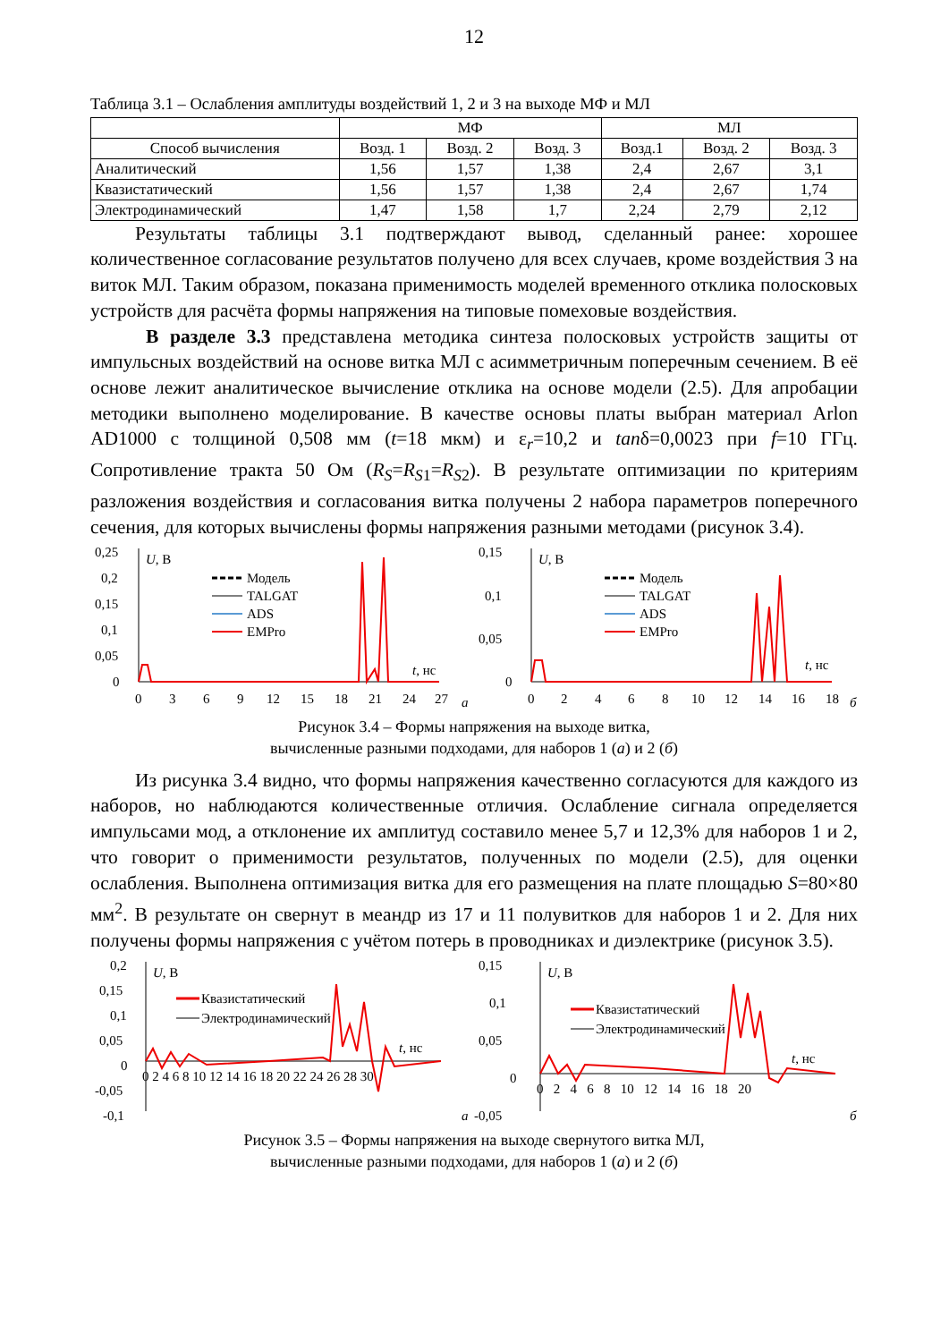12
Таблица 3.1 – Ослабления амплитуды воздействий 1, 2 и 3 на выходе МФ и МЛ
| | МФ | | | МЛ | | |
| --- | --- | --- | --- | --- | --- | --- |
| Способ вычисления | Возд. 1 | Возд. 2 | Возд. 3 | Возд.1 | Возд. 2 | Возд. 3 |
| Аналитический | 1,56 | 1,57 | 1,38 | 2,4 | 2,67 | 3,1 |
| Квазистатический | 1,56 | 1,57 | 1,38 | 2,4 | 2,67 | 1,74 |
| Электродинамический | 1,47 | 1,58 | 1,7 | 2,24 | 2,79 | 2,12 |
Результаты таблицы 3.1 подтверждают вывод, сделанный ранее: хорошее количественное согласование результатов получено для всех случаев, кроме воздействия 3 на виток МЛ. Таким образом, показана применимость моделей временного отклика полосковых устройств для расчёта формы напряжения на типовые помеховые воздействия.
В разделе 3.3 представлена методика синтеза полосковых устройств защиты от импульсных воздействий на основе витка МЛ с асимметричным поперечным сечением. В её основе лежит аналитическое вычисление отклика на основе модели (2.5). Для апробации методики выполнено моделирование. В качестве основы платы выбран материал Arlon AD1000 с толщиной 0,508 мм (t=18 мкм) и ε<sub>r</sub>=10,2 и tanδ=0,0023 при f=10 ГГц. Сопротивление тракта 50 Ом (R<sub>S</sub>=R<sub>S1</sub>=R<sub>S2</sub>). В результате оптимизации по критериям разложения воздействия и согласования витка получены 2 набора параметров поперечного сечения, для которых вычислены формы напряжения разными методами (рисунок 3.4).
0,25
0,2
0,15
0,1
0,05
0
U, В
0
3
6
9
12
15
18
21
24
27
а
t, нс
Модель
TALGAT
ADS
EMPro
0,15
0,1
0,05
0
U, В
0
2
4
6
8
10
12
14
16
18
б
t, нс
Модель
TALGAT
ADS
EMPro
Рисунок 3.4 – Формы напряжения на выходе витка,
вычисленные разными подходами, для наборов 1 (а) и 2 (б)
Из рисунка 3.4 видно, что формы напряжения качественно согласуются для каждого из наборов, но наблюдаются количественные отличия. Ослабление сигнала определяется импульсами мод, а отклонение их амплитуд составило менее 5,7 и 12,3% для наборов 1 и 2, что говорит о применимости результатов, полученных по модели (2.5), для оценки ослабления. Выполнена оптимизация витка для его размещения на плате площадью S=80×80 мм<sup>2</sup>. В результате он свернут в меандр из 17 и 11 полувитков для наборов 1 и 2. Для них получены формы напряжения с учётом потерь в проводниках и диэлектрике (рисунок 3.5).
0,2
0,15
0,1
0,05
0
-0,05
-0,1
U, В
0 2 4 6 8 10 12 14 16 18 20 22 24 26 28 30
t, нс
а
Квазистатический
Электродинамический
0,15
0,1
0,05
0
-0,05
U, В
0 2 4 6 8 10 12 14 16 18 20
t, нс
б
Квазистатический
Электродинамический
Рисунок 3.5 – Формы напряжения на выходе свернутого витка МЛ,
вычисленные разными подходами, для наборов 1 (а) и 2 (б)